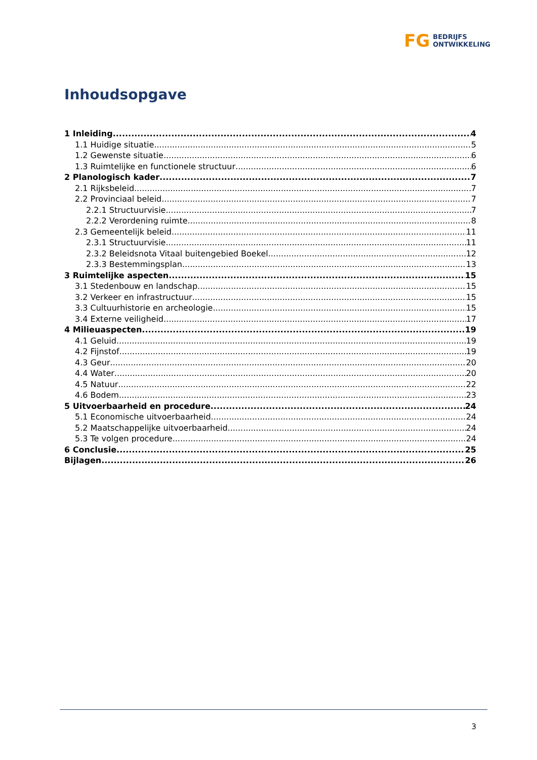FG
BEDRIJFS
ONTWIKKELING
Inhoudsopgave
1 Inleiding 4
1.1 Huidige situatie 5
1.2 Gewenste situatie 6
1.3 Ruimtelijke en functionele structuur 6
2 Planologisch kader 7
2.1 Rijksbeleid 7
2.2 Provinciaal beleid 7
2.2.1 Structuurvisie 7
2.2.2 Verordening ruimte 8
2.3 Gemeentelijk beleid 11
2.3.1 Structuurvisie 11
2.3.2 Beleidsnota Vitaal buitengebied Boekel 12
2.3.3 Bestemmingsplan 13
3 Ruimtelijke aspecten 15
3.1 Stedenbouw en landschap 15
3.2 Verkeer en infrastructuur 15
3.3 Cultuurhistorie en archeologie 15
3.4 Externe veiligheid 17
4 Milieuaspecten 19
4.1 Geluid 19
4.2 Fijnstof 19
4.3 Geur 20
4.4 Water 20
4.5 Natuur 22
4.6 Bodem 23
5 Uitvoerbaarheid en procedure 24
5.1 Economische uitvoerbaarheid 24
5.2 Maatschappelijke uitvoerbaarheid 24
5.3 Te volgen procedure 24
6 Conclusie 25
Bijlagen 26
3